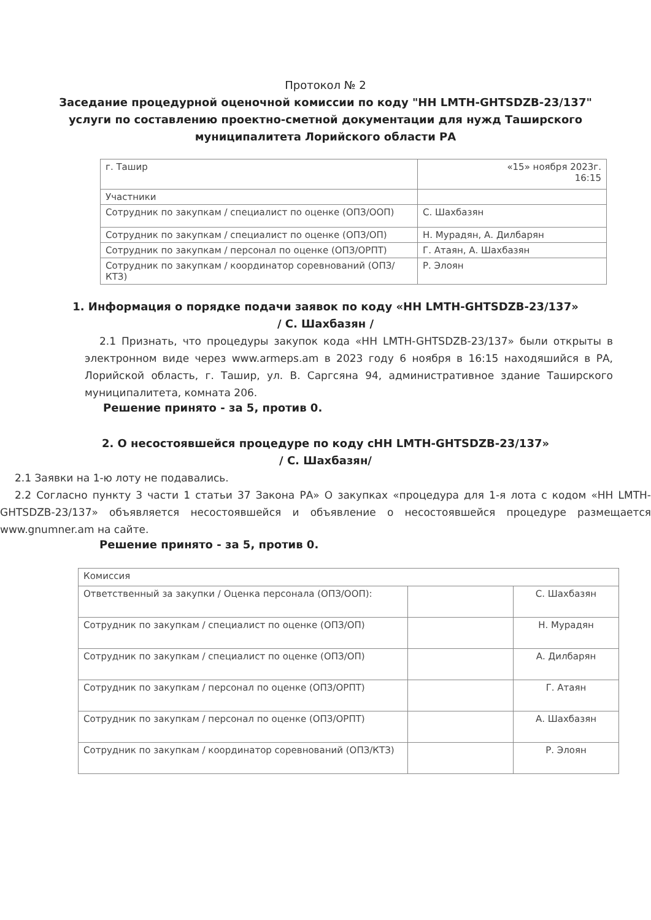Протокол № 2
Заседание процедурной оценочной комиссии по коду "НН LMTH-GHTSDZB-23/137"
услуги по составлению проектно-сметной документации для нужд Таширского
муниципалитета Лорийского области РА
| г. Ташир | «15» ноября 2023г. 16:15 |
| Участники | |
| Сотрудник по закупкам / специалист по оценке (ОПЗ/ООП) | С. Шахбазян |
| Сотрудник по закупкам / специалист по оценке (ОПЗ/ОП) | Н. Мурадян, А. Дилбарян |
| Сотрудник по закупкам / персонал по оценке (ОПЗ/ОРПТ) | Г. Атаян, А. Шахбазян |
| Сотрудник по закупкам / координатор соревнований (ОПЗ/КТЗ) | Р. Элоян |
1. Информация о порядке подачи заявок по коду «НН LMTH-GHTSDZB-23/137»
/ С. Шахбазян /
2.1 Признать, что процедуры закупок кода «НН LMTH-GHTSDZB-23/137» были открыты в электронном виде через www.armeps.am в 2023 году 6 ноября в 16:15 находяшийся в РА, Лорийской область, г. Ташир, ул. В. Саргсяна 94, административное здание Таширского муниципалитета, комната 206.
Решение принято - за 5, против 0.
2. О несостоявшейся процедуре по коду сНН LMTH-GHTSDZB-23/137»
/ С. Шахбазян/
2.1 Заявки на 1-ю лоту не подавались.
2.2 Согласно пункту 3 части 1 статьи 37 Закона РА» О закупках «процедура для 1-я лота с кодом «НН LMTH-GHTSDZB-23/137» объявляется несостоявшейся и объявление о несостоявшейся процедуре размещается www.gnumner.am на сайте.
Решение принято - за 5, против 0.
| Комиссия | | |
| Ответственный за закупки / Оценка персонала (ОПЗ/ООП): | | С. Шахбазян |
| Сотрудник по закупкам / специалист по оценке (ОПЗ/ОП) | | Н. Мурадян |
| Сотрудник по закупкам / специалист по оценке (ОПЗ/ОП) | | А. Дилбарян |
| Сотрудник по закупкам / персонал по оценке (ОПЗ/ОРПТ) | | Г. Атаян |
| Сотрудник по закупкам / персонал по оценке (ОПЗ/ОРПТ) | | А. Шахбазян |
| Сотрудник по закупкам / координатор соревнований (ОПЗ/КТЗ) | | Р. Элоян |